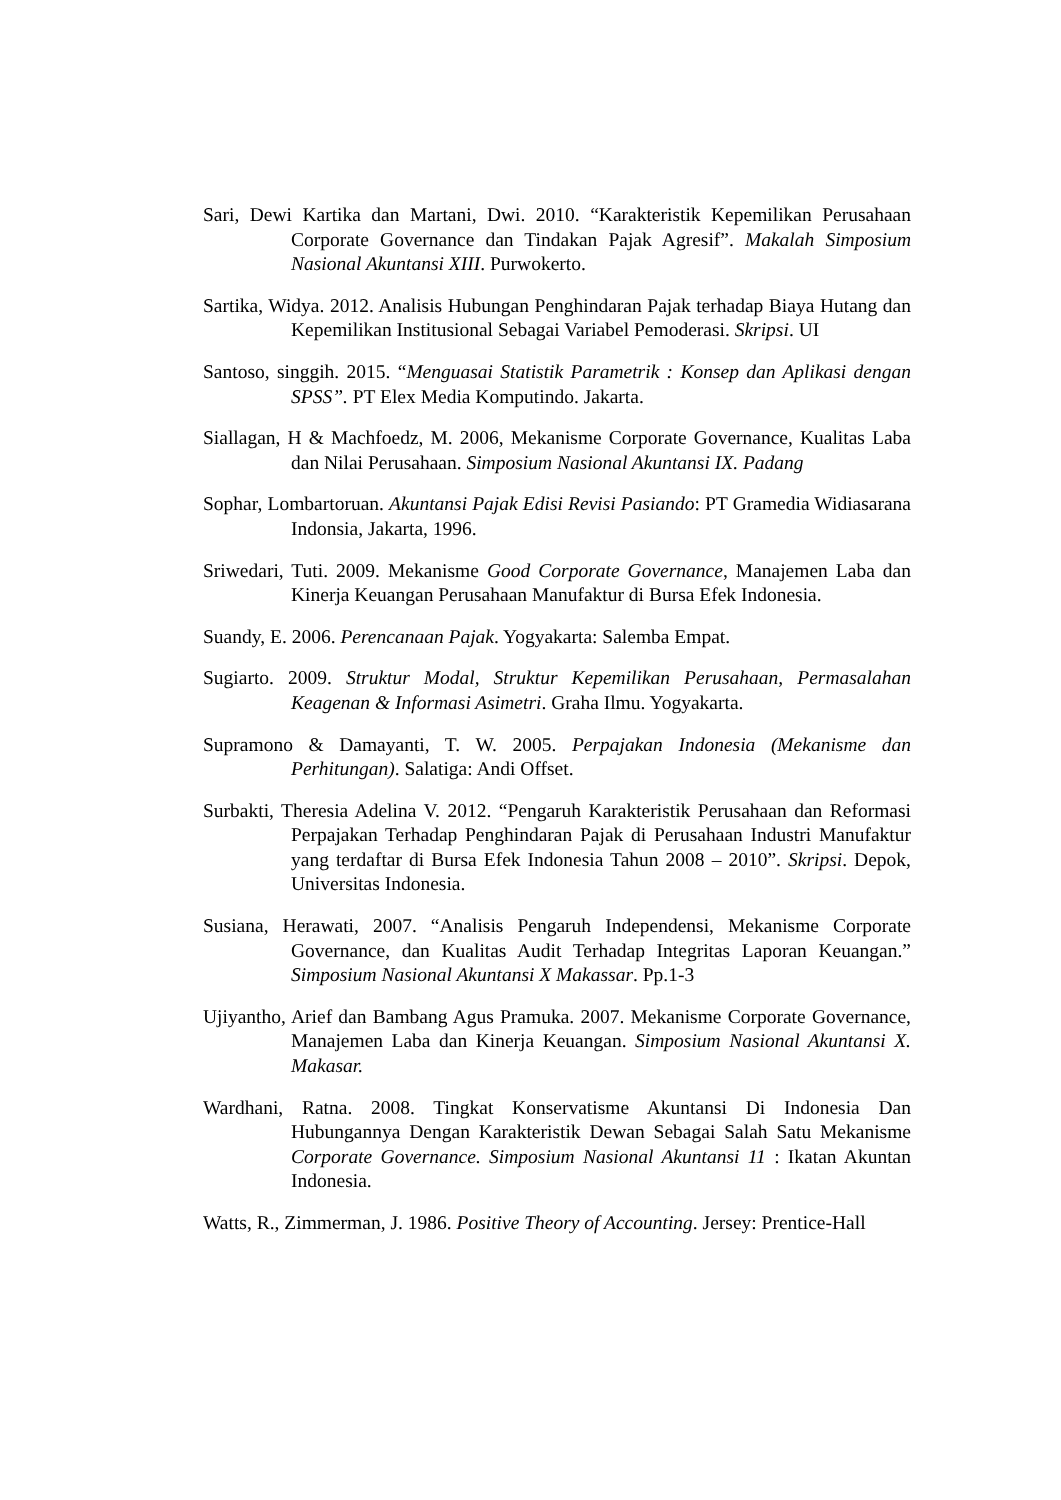Sari, Dewi Kartika dan Martani, Dwi. 2010. “Karakteristik Kepemilikan Perusahaan Corporate Governance dan Tindakan Pajak Agresif”. Makalah Simposium Nasional Akuntansi XIII. Purwokerto.
Sartika, Widya. 2012. Analisis Hubungan Penghindaran Pajak terhadap Biaya Hutang dan Kepemilikan Institusional Sebagai Variabel Pemoderasi. Skripsi. UI
Santoso, singgih. 2015. “Menguasai Statistik Parametrik : Konsep dan Aplikasi dengan SPSS”. PT Elex Media Komputindo. Jakarta.
Siallagan, H & Machfoedz, M. 2006, Mekanisme Corporate Governance, Kualitas Laba dan Nilai Perusahaan. Simposium Nasional Akuntansi IX. Padang
Sophar, Lombartoruan. Akuntansi Pajak Edisi Revisi Pasiando: PT Gramedia Widiasarana Indonsia, Jakarta, 1996.
Sriwedari, Tuti. 2009. Mekanisme Good Corporate Governance, Manajemen Laba dan Kinerja Keuangan Perusahaan Manufaktur di Bursa Efek Indonesia.
Suandy, E. 2006. Perencanaan Pajak. Yogyakarta: Salemba Empat.
Sugiarto. 2009. Struktur Modal, Struktur Kepemilikan Perusahaan, Permasalahan Keagenan & Informasi Asimetri. Graha Ilmu. Yogyakarta.
Supramono & Damayanti, T. W. 2005. Perpajakan Indonesia (Mekanisme dan Perhitungan). Salatiga: Andi Offset.
Surbakti, Theresia Adelina V. 2012. “Pengaruh Karakteristik Perusahaan dan Reformasi Perpajakan Terhadap Penghindaran Pajak di Perusahaan Industri Manufaktur yang terdaftar di Bursa Efek Indonesia Tahun 2008 – 2010”. Skripsi. Depok, Universitas Indonesia.
Susiana, Herawati, 2007. “Analisis Pengaruh Independensi, Mekanisme Corporate Governance, dan Kualitas Audit Terhadap Integritas Laporan Keuangan.” Simposium Nasional Akuntansi X Makassar. Pp.1-3
Ujiyantho, Arief dan Bambang Agus Pramuka. 2007. Mekanisme Corporate Governance, Manajemen Laba dan Kinerja Keuangan. Simposium Nasional Akuntansi X. Makasar.
Wardhani, Ratna. 2008. Tingkat Konservatisme Akuntansi Di Indonesia Dan Hubungannya Dengan Karakteristik Dewan Sebagai Salah Satu Mekanisme Corporate Governance. Simposium Nasional Akuntansi 11 : Ikatan Akuntan Indonesia.
Watts, R., Zimmerman, J. 1986. Positive Theory of Accounting. Jersey: Prentice-Hall